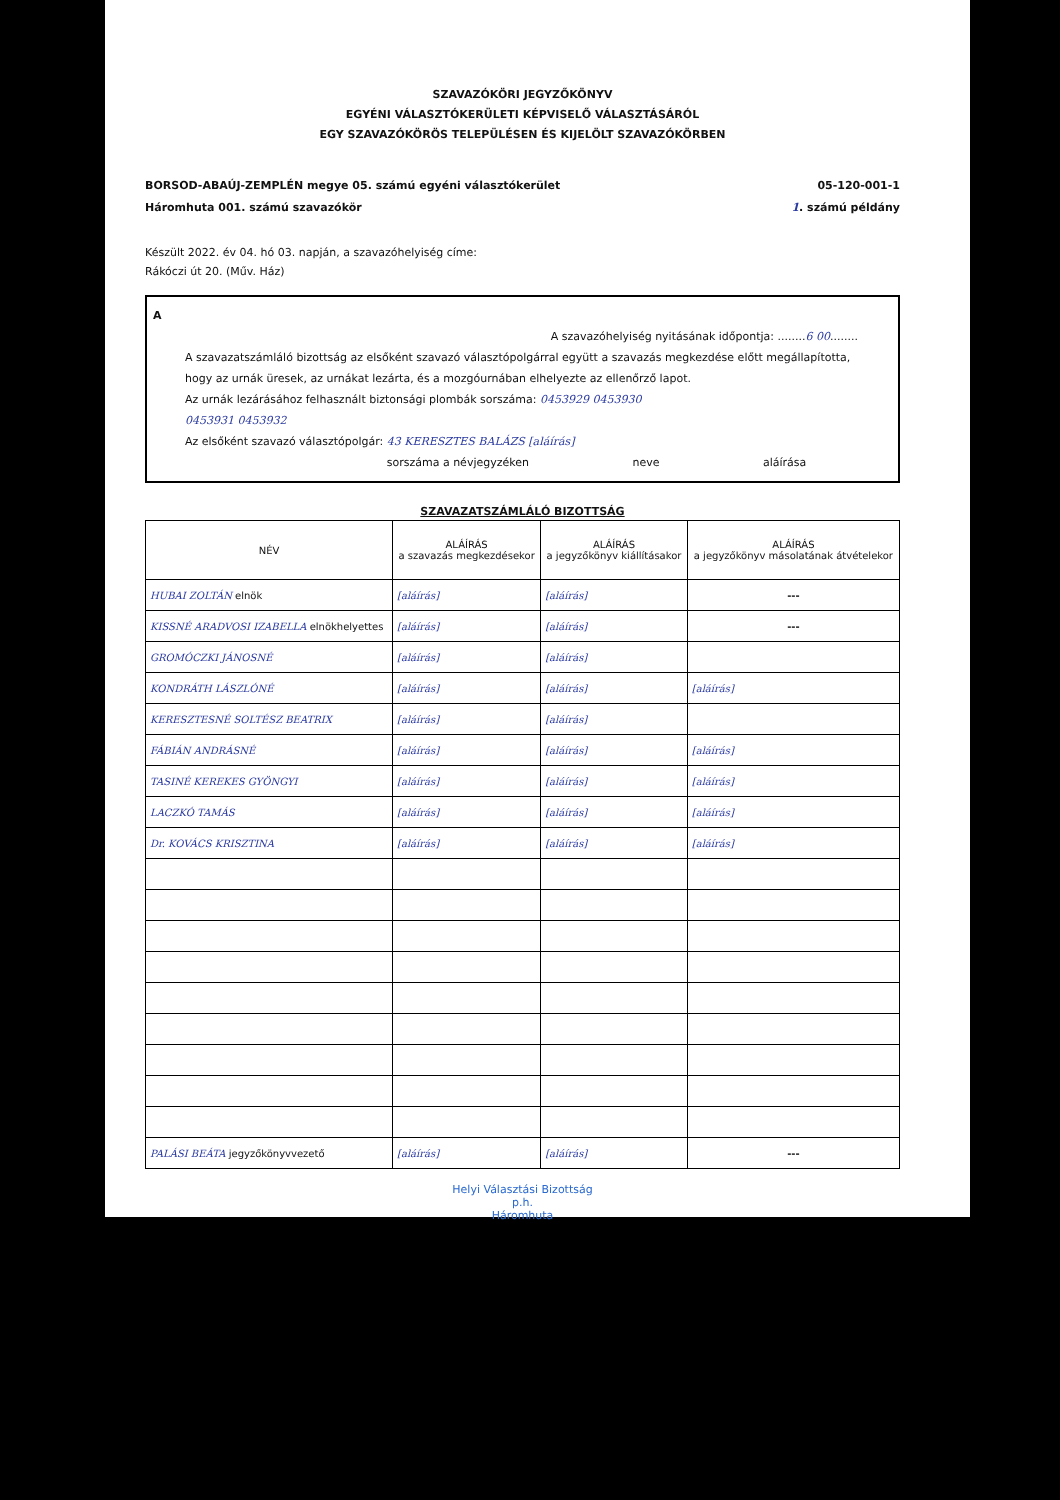SZAVAZÓKÖRI JEGYZŐKÖNYV
EGYÉNI VÁLASZTÓKERÜLETI KÉPVISELŐ VÁLASZTÁSÁRÓL
EGY SZAVAZÓKÖRÖS TELEPÜLÉSEN ÉS KIJELÖLT SZAVAZÓKÖRBEN
BORSOD-ABAÚJ-ZEMPLÉN megye 05. számú egyéni választókerület 05-120-001-1
Háromhuta 001. számú szavazókör 1. számú példány
Készült 2022. év 04. hó 03. napján, a szavazóhelyiség címe:
Rákóczi út 20. (Műv. Ház)
A
A szavazóhelyiség nyitásának időpontja: ........6 00........
A szavazatszámláló bizottság az elsőként szavazó választópolgárral együtt a szavazás megkezdése előtt megállapította, hogy az urnák üresek, az urnákat lezárta, és a mozgóurnában elhelyezte az ellenőrző lapot.
Az urnák lezárásához felhasznált biztonsági plombák sorszáma: 0453929 0453930
0453931 0453932
Az elsőként szavazó választópolgár: 43 KERESZTES BALÁZS [aláírás]
sorszáma a névjegyzéken neve aláírása
SZAVAZATSZÁMLÁLÓ BIZOTTSÁG
| NÉV | ALÁÍRÁS a szavazás megkezdésekor | ALÁÍRÁS a jegyzőkönyv kiállításakor | ALÁÍRÁS a jegyzőkönyv másolatának átvételekor |
| --- | --- | --- | --- |
| HUBAI ZOLTÁN elnök | [aláírás] | [aláírás] | --- |
| KISSNÉ ARADVOSI IZABELLA elnökhelyettes | [aláírás] | [aláírás] | --- |
| GROMÓCZKI JÁNOSNÉ | [aláírás] | [aláírás] | |
| KONDRÁTH LÁSZLÓNÉ | [aláírás] | [aláírás] | [aláírás] |
| KERESZTESNÉ SOLTÉSZ BEATRIX | [aláírás] | [aláírás] | |
| FÁBIÁN ANDRÁSNÉ | [aláírás] | [aláírás] | [aláírás] |
| TASINÉ KEREKES GYÖNGYI | [aláírás] | [aláírás] | [aláírás] |
| LACZKÓ TAMÁS | [aláírás] | [aláírás] | [aláírás] |
| Dr. KOVÁCS KRISZTINA | [aláírás] | [aláírás] | [aláírás] |
| PALÁSI BEÁTA jegyzőkönyvvezető | [aláírás] | [aláírás] | --- |
Helyi Választási Bizottság
p.h.
Háromhuta